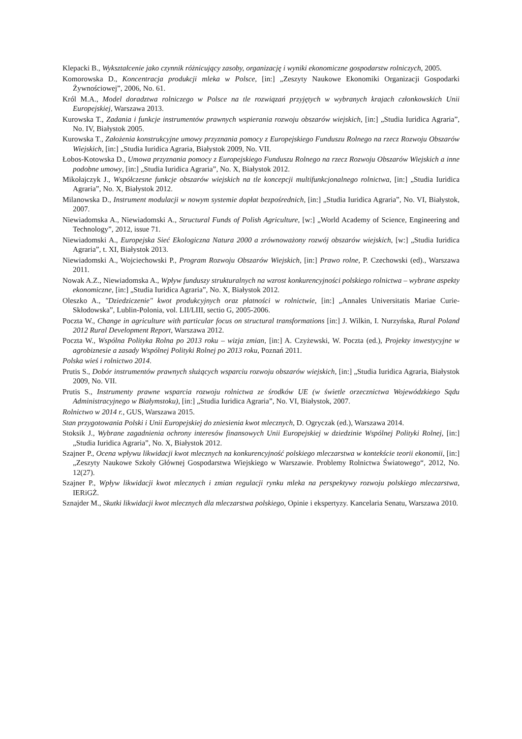Klepacki B., Wykształcenie jako czynnik różnicujący zasoby, organizację i wyniki ekonomiczne gospodarstw rolniczych, 2005.
Komorowska D., Koncentracja produkcji mleka w Polsce, [in:] „Zeszyty Naukowe Ekonomiki Organizacji Gospodarki Żywnościowej”, 2006, No. 61.
Król M.A., Model doradztwa rolniczego w Polsce na tle rozwiązań przyjętych w wybranych krajach członkowskich Unii Europejskiej, Warszawa 2013.
Kurowska T., Zadania i funkcje instrumentów prawnych wspierania rozwoju obszarów wiejskich, [in:] „Studia Iuridica Agraria”, No. IV, Białystok 2005.
Kurowska T., Założenia konstrukcyjne umowy przyznania pomocy z Europejskiego Funduszu Rolnego na rzecz Rozwoju Obszarów Wiejskich, [in:] „Studia Iuridica Agraria, Białystok 2009, No. VII.
Łobos-Kotowska D., Umowa przyznania pomocy z Europejskiego Funduszu Rolnego na rzecz Rozwoju Obszarów Wiejskich a inne podobne umowy, [in:] „Studia Iuridica Agraria”, No. X, Białystok 2012.
Mikołajczyk J., Współczesne funkcje obszarów wiejskich na tle koncepcji multifunkcjonalnego rolnictwa, [in:] „Studia Iuridica Agraria”, No. X, Białystok 2012.
Milanowska D., Instrument modulacji w nowym systemie dopłat bezpośrednich, [in:] „Studia Iuridica Agraria”, No. VI, Białystok, 2007.
Niewiadomska A., Niewiadomski A., Structural Funds of Polish Agriculture, [w:] „World Academy of Science, Engineering and Technology”, 2012, issue 71.
Niewiadomski A., Europejska Sieć Ekologiczna Natura 2000 a zrównoważony rozwój obszarów wiejskich, [w:] „Studia Iuridica Agraria”, t. XI, Białystok 2013.
Niewiadomski A., Wojciechowski P., Program Rozwoju Obszarów Wiejskich, [in:] Prawo rolne, P. Czechowski (ed)., Warszawa 2011.
Nowak A.Z., Niewiadomska A., Wpływ funduszy strukturalnych na wzrost konkurencyjności polskiego rolnictwa – wybrane aspekty ekonomiczne, [in:] „Studia Iuridica Agraria”, No. X, Białystok 2012.
Oleszko A., "Dziedziczenie" kwot produkcyjnych oraz płatności w rolnictwie, [in:] „Annales Universitatis Mariae Curie-Skłodowska”, Lublin-Polonia, vol. LII/LIII, sectio G, 2005-2006.
Poczta W., Change in agriculture with particular focus on structural transformations [in:] J. Wilkin, I. Nurzyńska, Rural Poland 2012 Rural Development Report, Warszawa 2012.
Poczta W., Wspólna Polityka Rolna po 2013 roku – wizja zmian, [in:] A. Czyżewski, W. Poczta (ed.), Projekty inwestycyjne w agrobiznesie a zasady Wspólnej Polityki Rolnej po 2013 roku, Poznań 2011.
Polska wieś i rolnictwo 2014.
Prutis S., Dobór instrumentów prawnych służących wsparciu rozwoju obszarów wiejskich, [in:] „Studia Iuridica Agraria, Białystok 2009, No. VII.
Prutis S., Instrumenty prawne wsparcia rozwoju rolnictwa ze środków UE (w świetle orzecznictwa Wojewódzkiego Sądu Administracyjnego w Białymstoku), [in:] „Studia Iuridica Agraria”, No. VI, Białystok, 2007.
Rolnictwo w 2014 r., GUS, Warszawa 2015.
Stan przygotowania Polski i Unii Europejskiej do zniesienia kwot mlecznych, D. Ogryczak (ed.), Warszawa 2014.
Stoksik J., Wybrane zagadnienia ochrony interesów finansowych Unii Europejskiej w dziedzinie Wspólnej Polityki Rolnej, [in:] „Studia Iuridica Agraria”, No. X, Białystok 2012.
Szajner P., Ocena wpływu likwidacji kwot mlecznych na konkurencyjność polskiego mleczarstwa w kontekście teorii ekonomii, [in:]„Zeszyty Naukowe Szkoły Głównej Gospodarstwa Wiejskiego w Warszawie. Problemy Rolnictwa Światowego“, 2012, No. 12(27).
Szajner P., Wpływ likwidacji kwot mlecznych i zmian regulacji rynku mleka na perspektywy rozwoju polskiego mleczarstwa, IERiGŻ.
Sznajder M., Skutki likwidacji kwot mlecznych dla mleczarstwa polskiego, Opinie i ekspertyzy. Kancelaria Senatu, Warszawa 2010.